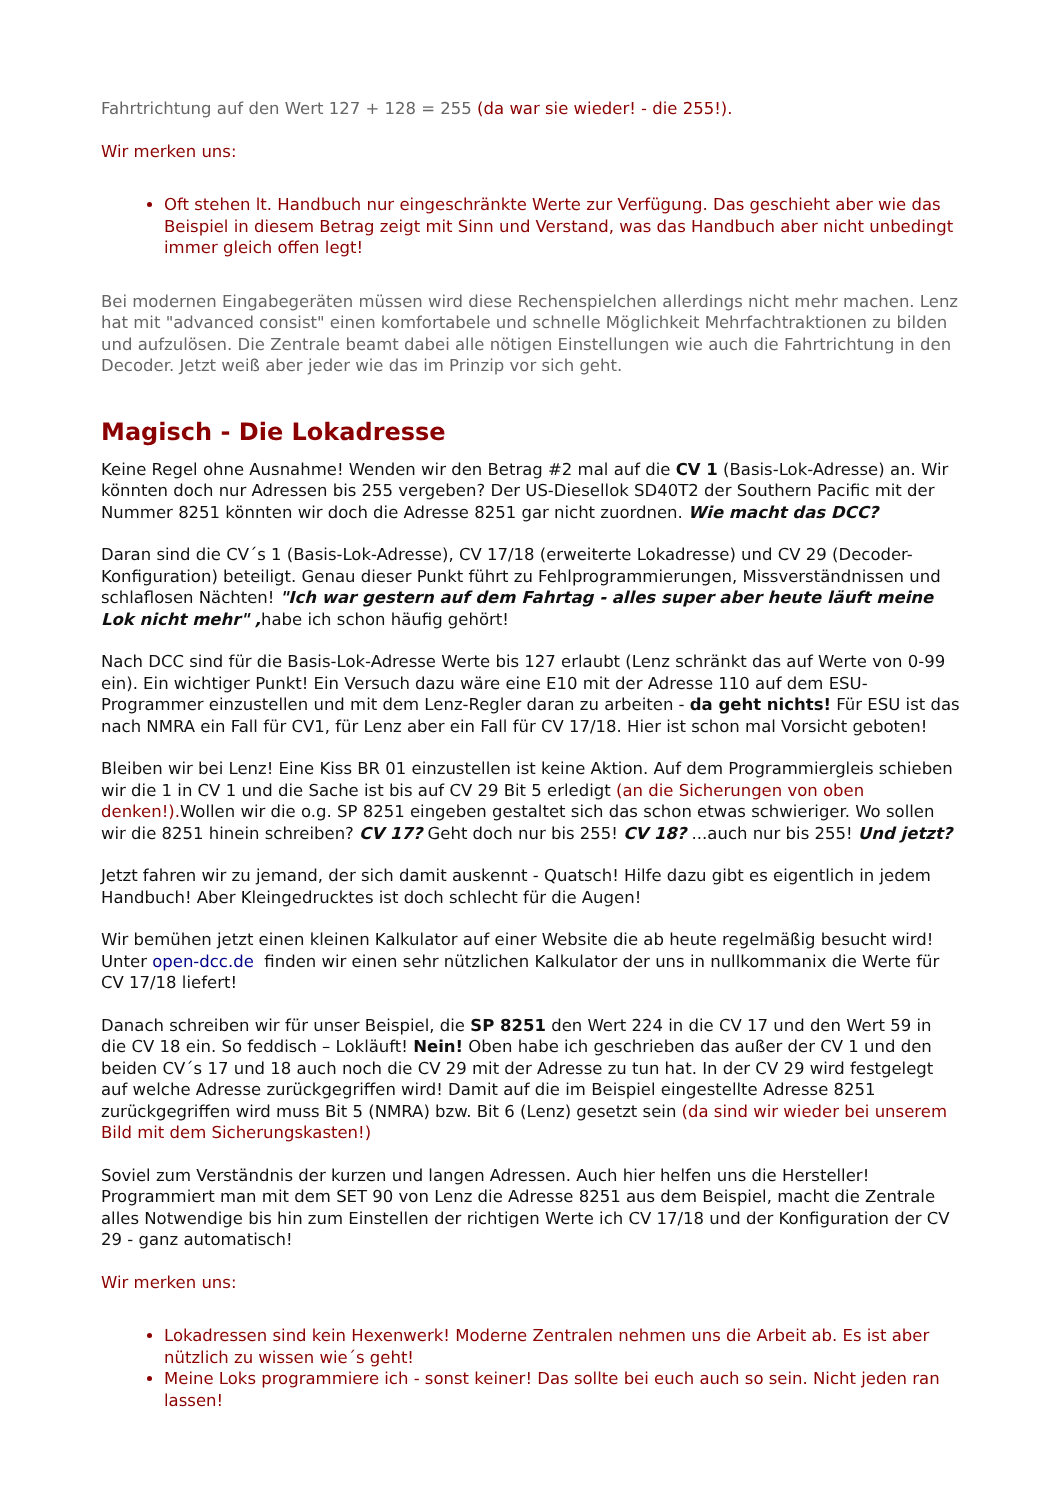Fahrtrichtung auf den Wert 127 + 128 = 255 (da war sie wieder! - die 255!).
Wir merken uns:
Oft stehen lt. Handbuch nur eingeschränkte Werte zur Verfügung. Das geschieht aber wie das Beispiel in diesem Betrag zeigt mit Sinn und Verstand, was das Handbuch aber nicht unbedingt immer gleich offen legt!
Bei modernen Eingabegeräten müssen wird diese Rechenspielchen allerdings nicht mehr machen. Lenz hat mit "advanced consist" einen komfortabele und schnelle Möglichkeit Mehrfachtraktionen zu bilden und aufzulösen. Die Zentrale beamt dabei alle nötigen Einstellungen wie auch die Fahrtrichtung in den Decoder. Jetzt weiß aber jeder wie das im Prinzip vor sich geht.
Magisch - Die Lokadresse
Keine Regel ohne Ausnahme! Wenden wir den Betrag #2 mal auf die CV 1 (Basis-Lok-Adresse) an. Wir könnten doch nur Adressen bis 255 vergeben? Der US-Diesellok SD40T2 der Southern Pacific mit der Nummer 8251 könnten wir doch die Adresse 8251 gar nicht zuordnen. Wie macht das DCC?
Daran sind die CV´s 1 (Basis-Lok-Adresse), CV 17/18 (erweiterte Lokadresse) und CV 29 (Decoder-Konfiguration) beteiligt. Genau dieser Punkt führt zu Fehlprogrammierungen, Missverständnissen und schlaflosen Nächten! "Ich war gestern auf dem Fahrtag - alles super aber heute läuft meine Lok nicht mehr" , habe ich schon häufig gehört!
Nach DCC sind für die Basis-Lok-Adresse Werte bis 127 erlaubt (Lenz schränkt das auf Werte von 0-99 ein). Ein wichtiger Punkt! Ein Versuch dazu wäre eine E10 mit der Adresse 110 auf dem ESU-Programmer einzustellen und mit dem Lenz-Regler daran zu arbeiten - da geht nichts! Für ESU ist das nach NMRA ein Fall für CV1, für Lenz aber ein Fall für CV 17/18. Hier ist schon mal Vorsicht geboten!
Bleiben wir bei Lenz! Eine Kiss BR 01 einzustellen ist keine Aktion. Auf dem Programmiergleis schieben wir die 1 in CV 1 und die Sache ist bis auf CV 29 Bit 5 erledigt (an die Sicherungen von oben denken!). Wollen wir die o.g. SP 8251 eingeben gestaltet sich das schon etwas schwieriger. Wo sollen wir die 8251 hinein schreiben? CV 17? Geht doch nur bis 255! CV 18? ...auch nur bis 255! Und jetzt?
Jetzt fahren wir zu jemand, der sich damit auskennt - Quatsch! Hilfe dazu gibt es eigentlich in jedem Handbuch! Aber Kleingedrucktes ist doch schlecht für die Augen!
Wir bemühen jetzt einen kleinen Kalkulator auf einer Website die ab heute regelmäßig besucht wird! Unter open-dcc.de finden wir einen sehr nützlichen Kalkulator der uns in nullkommanix die Werte für CV 17/18 liefert!
Danach schreiben wir für unser Beispiel, die SP 8251 den Wert 224 in die CV 17 und den Wert 59 in die CV 18 ein. So feddisch – Lokläuft! Nein! Oben habe ich geschrieben das außer der CV 1 und den beiden CV´s 17 und 18 auch noch die CV 29 mit der Adresse zu tun hat. In der CV 29 wird festgelegt auf welche Adresse zurückgegriffen wird! Damit auf die im Beispiel eingestellte Adresse 8251 zurückgegriffen wird muss Bit 5 (NMRA) bzw. Bit 6 (Lenz) gesetzt sein (da sind wir wieder bei unserem Bild mit dem Sicherungskasten!)
Soviel zum Verständnis der kurzen und langen Adressen. Auch hier helfen uns die Hersteller! Programmiert man mit dem SET 90 von Lenz die Adresse 8251 aus dem Beispiel, macht die Zentrale alles Notwendige bis hin zum Einstellen der richtigen Werte ich CV 17/18 und der Konfiguration der CV 29 - ganz automatisch!
Wir merken uns:
Lokadressen sind kein Hexenwerk! Moderne Zentralen nehmen uns die Arbeit ab. Es ist aber nützlich zu wissen wie´s geht!
Meine Loks programmiere ich - sonst keiner! Das sollte bei euch auch so sein. Nicht jeden ran lassen!